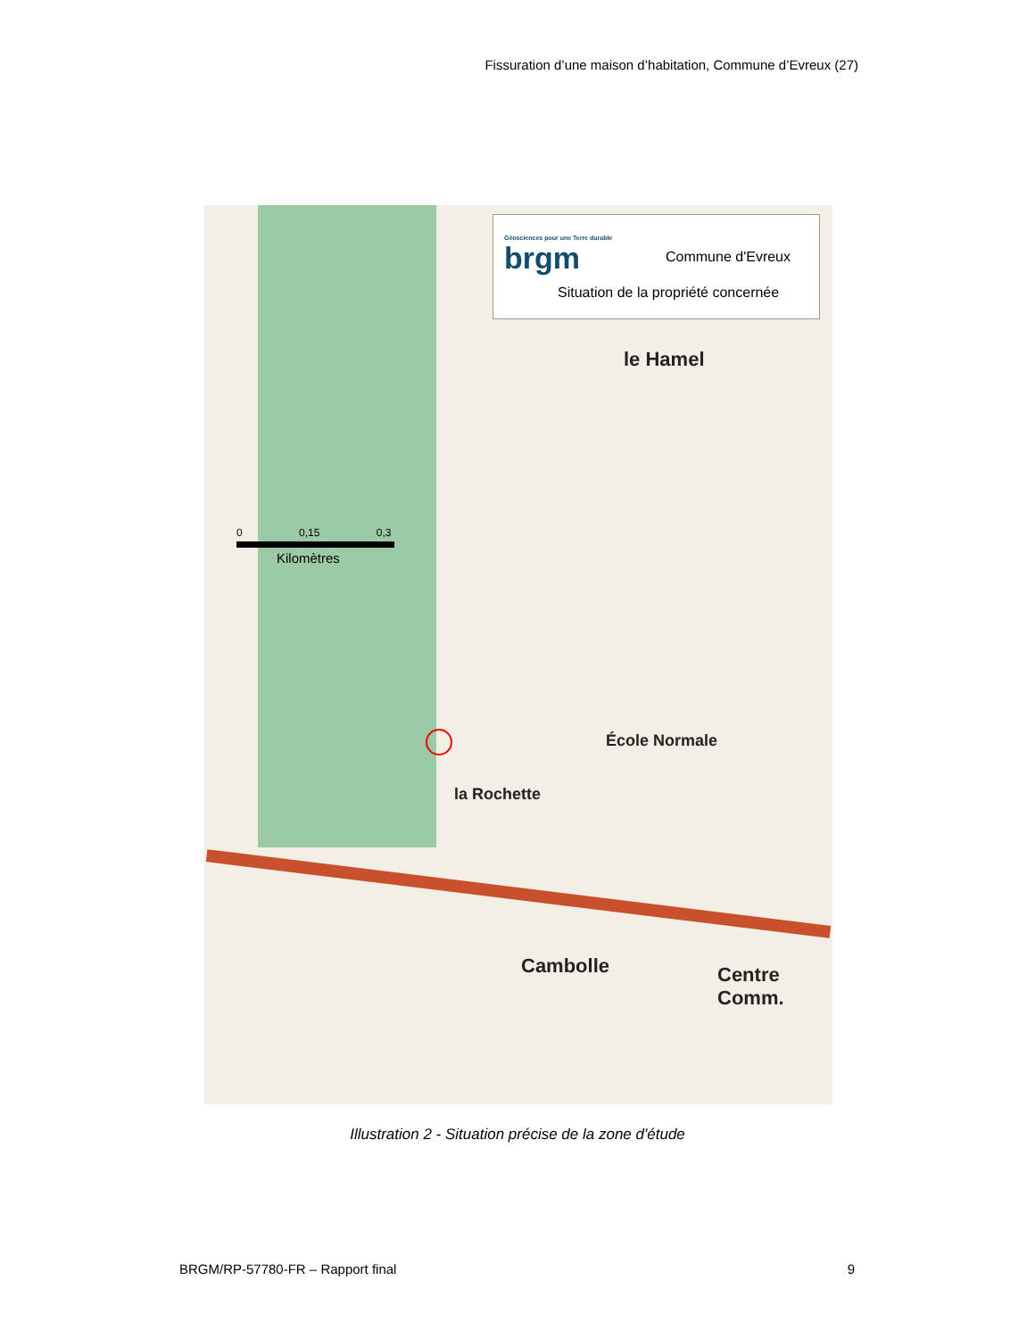Fissuration d’une maison d’habitation, Commune d’Evreux (27)
Géosciences pour une Terre durable
brgm
Commune d'Evreux
Situation de la propriété concernée
0 0,15 0,3
Kilomètres
le Hamel
École Normale
la Rochette
Cambolle Centre Comm.
Illustration 2 - Situation précise de la zone d'étude
BRGM/RP-57780-FR – Rapport final
9